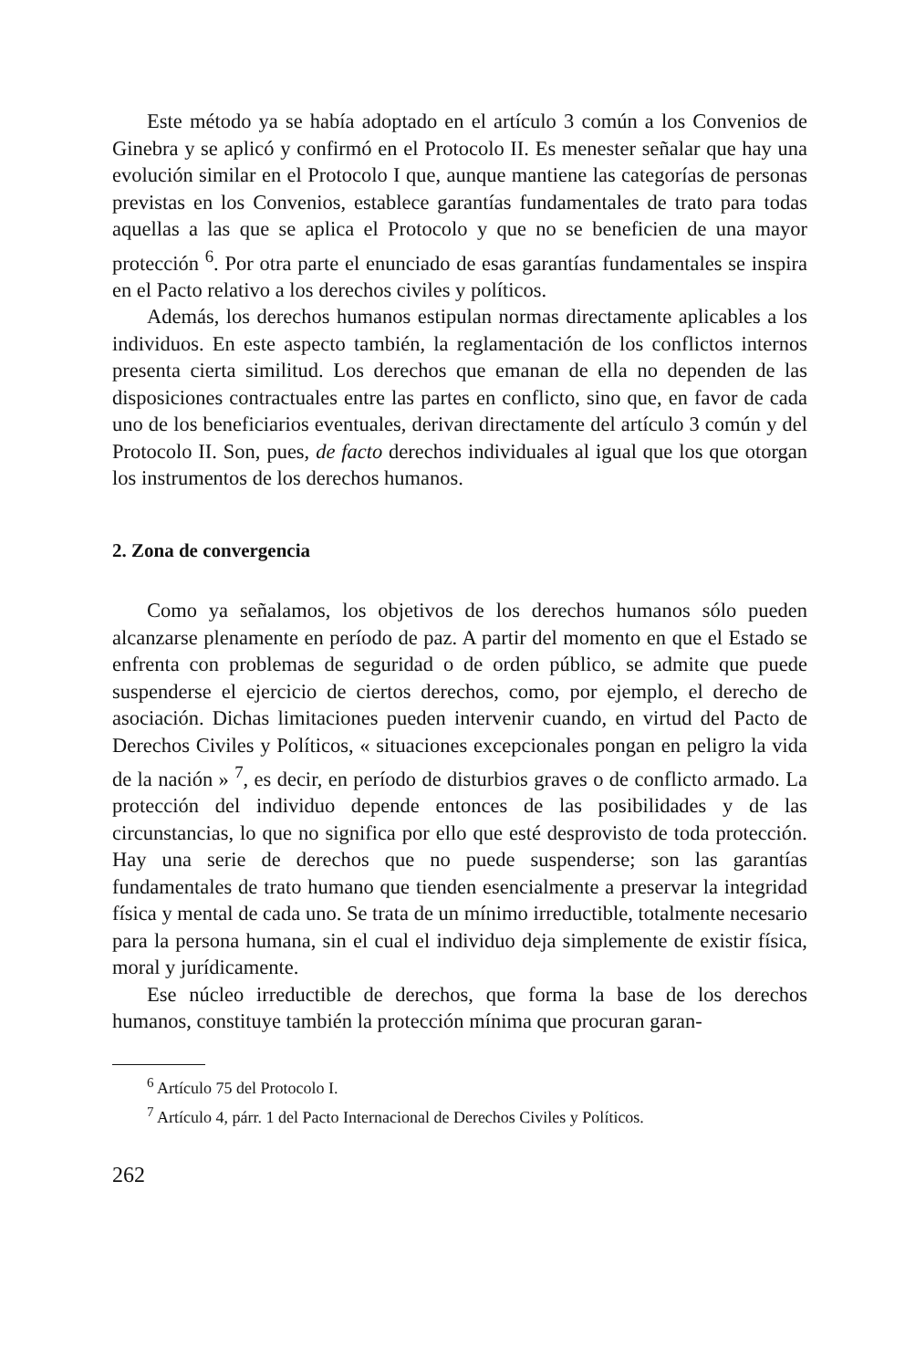Este método ya se había adoptado en el artículo 3 común a los Convenios de Ginebra y se aplicó y confirmó en el Protocolo II. Es menester señalar que hay una evolución similar en el Protocolo I que, aunque mantiene las categorías de personas previstas en los Convenios, establece garantías fundamentales de trato para todas aquellas a las que se aplica el Protocolo y que no se beneficien de una mayor protección <sup>6</sup>. Por otra parte el enunciado de esas garantías fundamentales se inspira en el Pacto relativo a los derechos civiles y políticos.
Además, los derechos humanos estipulan normas directamente aplicables a los individuos. En este aspecto también, la reglamentación de los conflictos internos presenta cierta similitud. Los derechos que emanan de ella no dependen de las disposiciones contractuales entre las partes en conflicto, sino que, en favor de cada uno de los beneficiarios eventuales, derivan directamente del artículo 3 común y del Protocolo II. Son, pues, de facto derechos individuales al igual que los que otorgan los instrumentos de los derechos humanos.
2. Zona de convergencia
Como ya señalamos, los objetivos de los derechos humanos sólo pueden alcanzarse plenamente en período de paz. A partir del momento en que el Estado se enfrenta con problemas de seguridad o de orden público, se admite que puede suspenderse el ejercicio de ciertos derechos, como, por ejemplo, el derecho de asociación. Dichas limitaciones pueden intervenir cuando, en virtud del Pacto de Derechos Civiles y Políticos, « situaciones excepcionales pongan en peligro la vida de la nación » <sup>7</sup>, es decir, en período de disturbios graves o de conflicto armado. La protección del individuo depende entonces de las posibilidades y de las circunstancias, lo que no significa por ello que esté desprovisto de toda protección. Hay una serie de derechos que no puede suspenderse; son las garantías fundamentales de trato humano que tienden esencialmente a preservar la integridad física y mental de cada uno. Se trata de un mínimo irreductible, totalmente necesario para la persona humana, sin el cual el individuo deja simplemente de existir física, moral y jurídicamente.
Ese núcleo irreductible de derechos, que forma la base de los derechos humanos, constituye también la protección mínima que procuran garan-
<sup>6</sup> Artículo 75 del Protocolo I.
<sup>7</sup> Artículo 4, párr. 1 del Pacto Internacional de Derechos Civiles y Políticos.
262